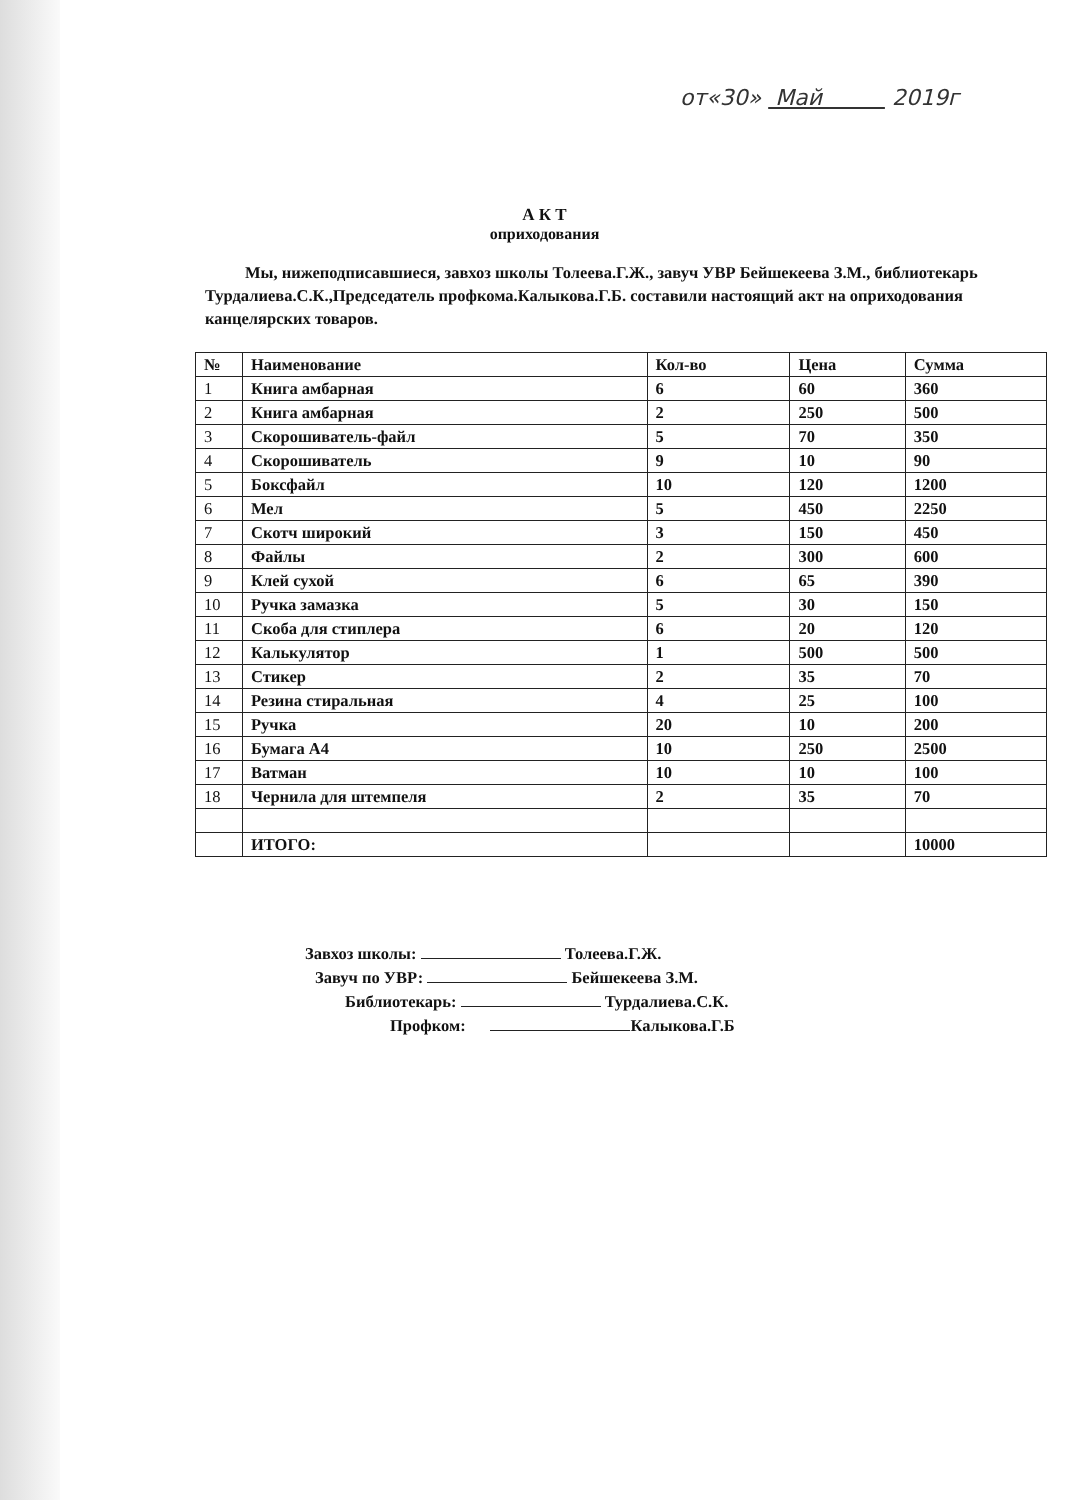от«30» Май 2019г
А К Т
оприходования
Мы, нижеподписавшиеся, завхоз школы Толеева.Г.Ж., завуч УВР Бейшекеева З.М., библиотекарь Турдалиева.С.К.,Председатель профкома.Калыкова.Г.Б. составили настоящий акт на оприходования канцелярских товаров.
| № | Наименование | Кол-во | Цена | Сумма |
| --- | --- | --- | --- | --- |
| 1 | Книга амбарная | 6 | 60 | 360 |
| 2 | Книга амбарная | 2 | 250 | 500 |
| 3 | Скорошиватель-файл | 5 | 70 | 350 |
| 4 | Скорошиватель | 9 | 10 | 90 |
| 5 | Боксфайл | 10 | 120 | 1200 |
| 6 | Мел | 5 | 450 | 2250 |
| 7 | Скотч широкий | 3 | 150 | 450 |
| 8 | Файлы | 2 | 300 | 600 |
| 9 | Клей сухой | 6 | 65 | 390 |
| 10 | Ручка замазка | 5 | 30 | 150 |
| 11 | Скоба для стиплера | 6 | 20 | 120 |
| 12 | Калькулятор | 1 | 500 | 500 |
| 13 | Стикер | 2 | 35 | 70 |
| 14 | Резина стиральная | 4 | 25 | 100 |
| 15 | Ручка | 20 | 10 | 200 |
| 16 | Бумага А4 | 10 | 250 | 2500 |
| 17 | Ватман | 10 | 10 | 100 |
| 18 | Чернила для штемпеля | 2 | 35 | 70 |
| | ИТОГО: | | | 10000 |
Завхоз школы: Толеева.Г.Ж.
Завуч по УВР: Бейшекеева З.М.
Библиотекарь: Турдалиева.С.К.
Профком: Калыкова.Г.Б